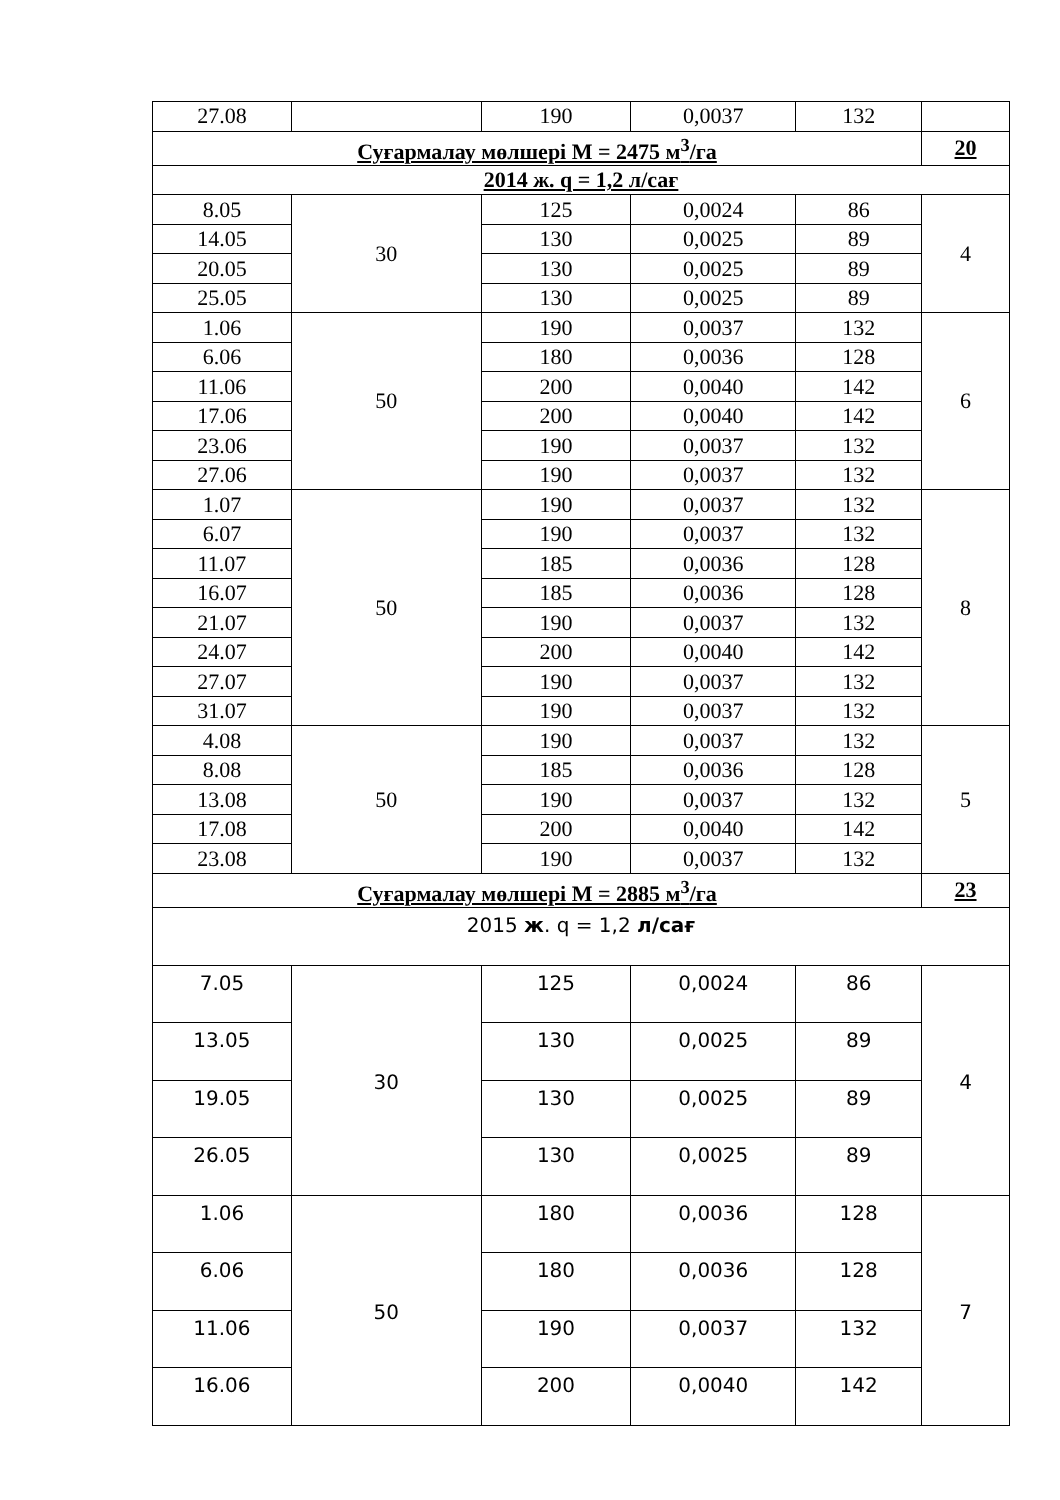| 27.08 | | 190 | 0,0037 | 132 | |
| Суғармалау мөлшері М = 2475 м<sup>3</sup>/га | | | | | 20 |
| 2014 ж. q = 1,2 л/сағ | | | | | |
| 8.05 | 30 | 125 | 0,0024 | 86 | 4 |
| 14.05 | | 130 | 0,0025 | 89 | |
| 20.05 | | 130 | 0,0025 | 89 | |
| 25.05 | | 130 | 0,0025 | 89 | |
| 1.06 | 50 | 190 | 0,0037 | 132 | 6 |
| 6.06 | | 180 | 0,0036 | 128 | |
| 11.06 | | 200 | 0,0040 | 142 | |
| 17.06 | | 200 | 0,0040 | 142 | |
| 23.06 | | 190 | 0,0037 | 132 | |
| 27.06 | | 190 | 0,0037 | 132 | |
| 1.07 | 50 | 190 | 0,0037 | 132 | 8 |
| 6.07 | | 190 | 0,0037 | 132 | |
| 11.07 | | 185 | 0,0036 | 128 | |
| 16.07 | | 185 | 0,0036 | 128 | |
| 21.07 | | 190 | 0,0037 | 132 | |
| 24.07 | | 200 | 0,0040 | 142 | |
| 27.07 | | 190 | 0,0037 | 132 | |
| 31.07 | | 190 | 0,0037 | 132 | |
| 4.08 | 50 | 190 | 0,0037 | 132 | 5 |
| 8.08 | | 185 | 0,0036 | 128 | |
| 13.08 | | 190 | 0,0037 | 132 | |
| 17.08 | | 200 | 0,0040 | 142 | |
| 23.08 | | 190 | 0,0037 | 132 | |
| Суғармалау мөлшері М = 2885 м<sup>3</sup>/га | | | | | 23 |
| 2015 ж . q = 1,2 л/сағ | | | | | |
| 7.05 | 30 | 125 | 0,0024 | 86 | 4 |
| 13.05 | | 130 | 0,0025 | 89 | |
| 19.05 | | 130 | 0,0025 | 89 | |
| 26.05 | | 130 | 0,0025 | 89 | |
| 1.06 | 50 | 180 | 0,0036 | 128 | 7 |
| 6.06 | | 180 | 0,0036 | 128 | |
| 11.06 | | 190 | 0,0037 | 132 | |
| 16.06 | | 200 | 0,0040 | 142 | |